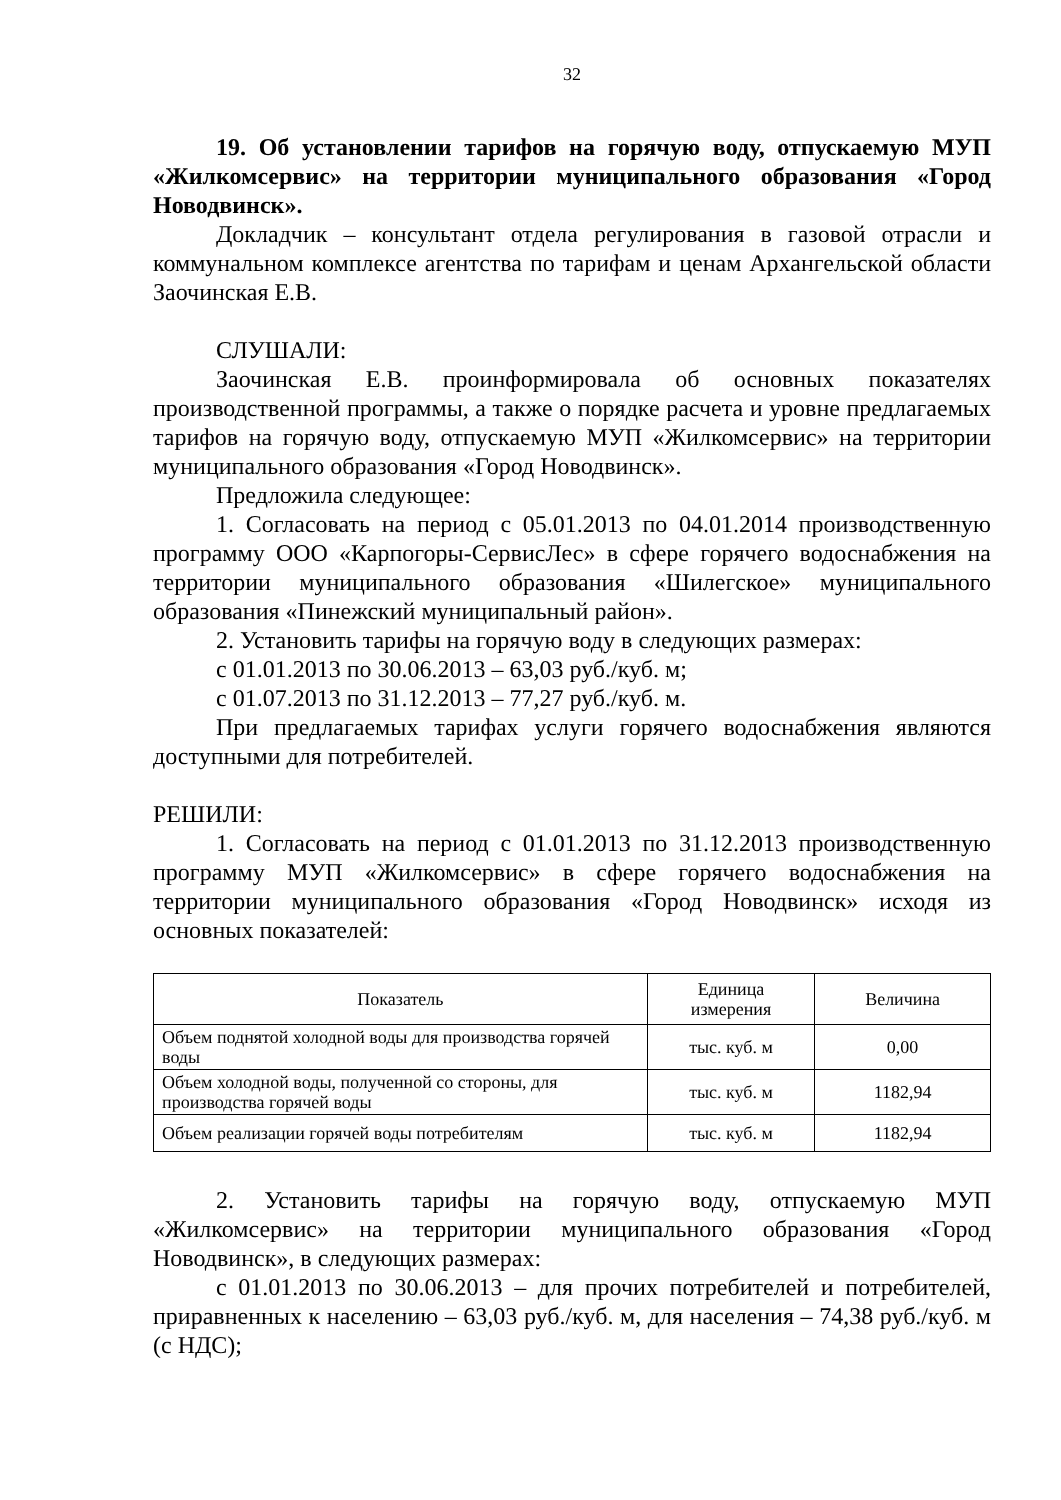32
19. Об установлении тарифов на горячую воду, отпускаемую МУП «Жилкомсервис» на территории муниципального образования «Город Новодвинск».
Докладчик – консультант отдела регулирования в газовой отрасли и коммунальном комплексе агентства по тарифам и ценам Архангельской области Заочинская Е.В.
СЛУШАЛИ:
Заочинская Е.В. проинформировала об основных показателях производственной программы, а также о порядке расчета и уровне предлагаемых тарифов на горячую воду, отпускаемую МУП «Жилкомсервис» на территории муниципального образования «Город Новодвинск».
Предложила следующее:
1. Согласовать на период с 05.01.2013 по 04.01.2014 производственную программу ООО «Карпогоры-СервисЛес» в сфере горячего водоснабжения на территории муниципального образования «Шилегское» муниципального образования «Пинежский муниципальный район».
2. Установить тарифы на горячую воду в следующих размерах:
с 01.01.2013 по 30.06.2013 – 63,03 руб./куб. м;
с 01.07.2013 по 31.12.2013 – 77,27 руб./куб. м.
При предлагаемых тарифах услуги горячего водоснабжения являются доступными для потребителей.
РЕШИЛИ:
1. Согласовать на период с 01.01.2013 по 31.12.2013 производственную программу МУП «Жилкомсервис» в сфере горячего водоснабжения на территории муниципального образования «Город Новодвинск» исходя из основных показателей:
| Показатель | Единица измерения | Величина |
| --- | --- | --- |
| Объем поднятой холодной воды для производства горячей воды | тыс. куб. м | 0,00 |
| Объем холодной воды, полученной со стороны, для производства горячей воды | тыс. куб. м | 1182,94 |
| Объем реализации горячей воды потребителям | тыс. куб. м | 1182,94 |
2. Установить тарифы на горячую воду, отпускаемую МУП «Жилкомсервис» на территории муниципального образования «Город Новодвинск», в следующих размерах:
с 01.01.2013 по 30.06.2013 – для прочих потребителей и потребителей, приравненных к населению – 63,03 руб./куб. м, для населения – 74,38 руб./куб. м (с НДС);